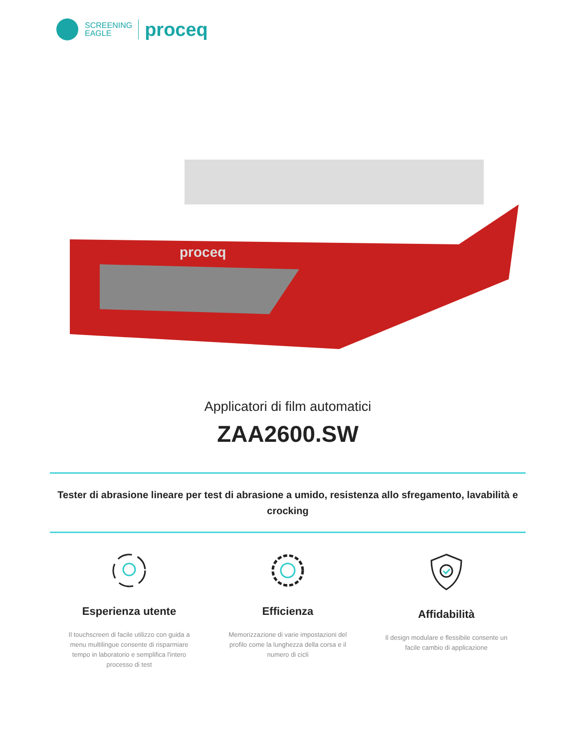SCREENING
EAGLE
proceq
proceq
Applicatori di film automatici
ZAA2600.SW
Tester di abrasione lineare per test di abrasione a umido, resistenza allo sfregamento, lavabilità e crocking
Esperienza utente
Il touchscreen di facile utilizzo con guida a menu multilingue consente di risparmiare tempo in laboratorio e semplifica l'intero processo di test
Efficienza
Memorizzazione di varie impostazioni del profilo come la lunghezza della corsa e il numero di cicli
Affidabilità
Il design modulare e flessibile consente un facile cambio di applicazione